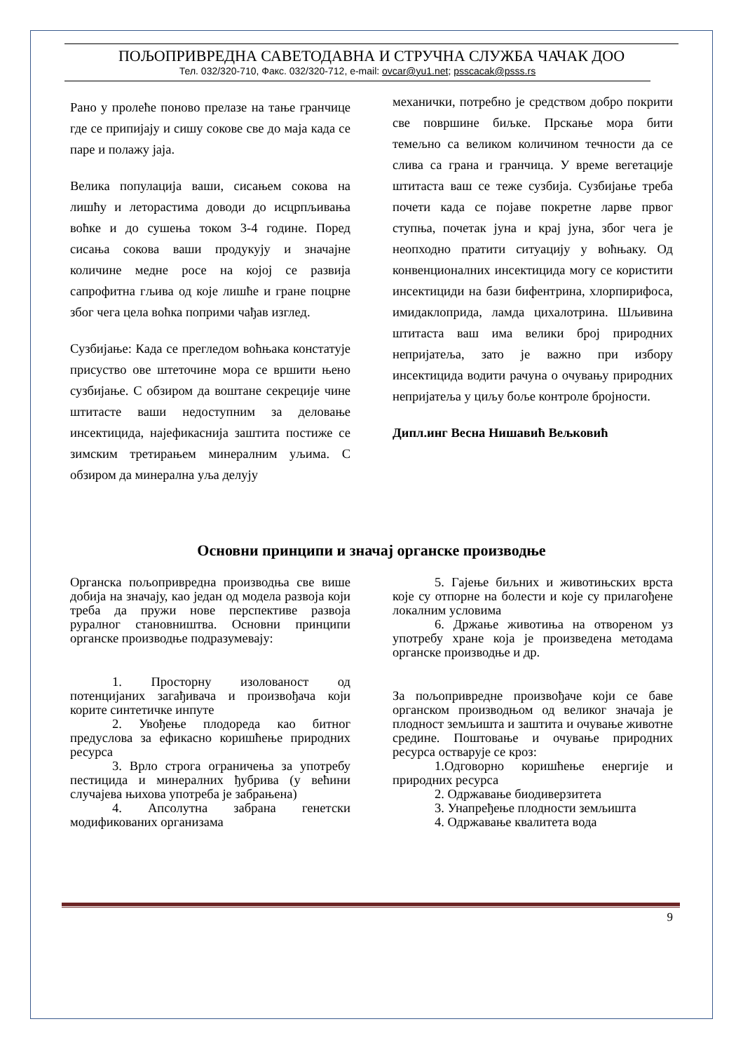ПОЉОПРИВРЕДНА САВЕТОДАВНА И СТРУЧНА СЛУЖБА ЧАЧАК ДОО
Тел. 032/320-710, Факс. 032/320-712, e-mail: ovcar@yu1.net; psscacak@psss.rs
Рано у пролеће поново прелазе на тање гранчице где се припијају и сишу сокове све до маја када се паре и полажу јаја.
Велика популација ваши, сисањем сокова на лишћу и леторастима доводи до исцрпљивања воћке и до сушења током 3-4 године. Поред сисања сокова ваши продукују и значајне количине медне росе на којој се развија сапрофитна гљива од које лишће и гране поцрне због чега цела воћка поприми чађав изглед.
Сузбијање: Када се прегледом воћњака констатује присуство ове штеточине мора се вршити њено сузбијање. С обзиром да воштане секреције чине штитасте ваши недоступним за деловање инсектицида, најефикаснија заштита постиже се зимским третирањем минералним уљима. С обзиром да минерална уља делују
механички, потребно је средством добро покрити све површине биљке. Прскање мора бити темељно са великом количином течности да се слива са грана и гранчица. У време вегетације штитаста ваш се теже сузбија. Сузбијање треба почети када се појаве покретне ларве првог ступња, почетак јуна и крај јуна, због чега је неопходно пратити ситуацију у воћњаку. Од конвенционалних инсектицида могу се користити инсектициди на бази бифентрина, хлорпирифоса, имидаклоприда, ламда цихалотрина. Шљивина штитаста ваш има велики број природних непријатеља, зато је важно при избору инсектицида водити рачуна о очувању природних непријатеља у циљу боље контроле бројности.
Дипл.инг Весна Нишавић Вељковић
Основни принципи и значај органске производње
Органска пољопривредна производња све више добија на значају, као један од модела развоја који треба да пружи нове перспективе развоја руралног становништва. Основни принципи органске производње подразумевају:
1. Просторну изолованост од потенцијаних загађивача и произвођача који корите синтетичке инпуте
2. Увођење плодореда као битног предуслова за ефикасно коришћење природних ресурса
3. Врло строга ограничења за употребу пестицида и минералних ђубрива (у већини случајева њихова употреба је забрањена)
4. Апсолутна забрана генетски модификованих организама
5. Гајење биљних и животињских врста које су отпорне на болести и које су прилагођене локалним условима
6. Држање животиња на отвореном уз употребу хране која је произведена методама органске производње и др.
За пољопривредне произвођаче који се баве органском производњом од великог значаја је плодност земљишта и заштита и очување животне средине. Поштовање и очување природних ресурса остварује се кроз:
1.Одговорно коришћење енергије и природних ресурса
2. Одржавање биодиверзитета
3. Унапређење плодности земљишта
4. Одржавање квалитета вода
9